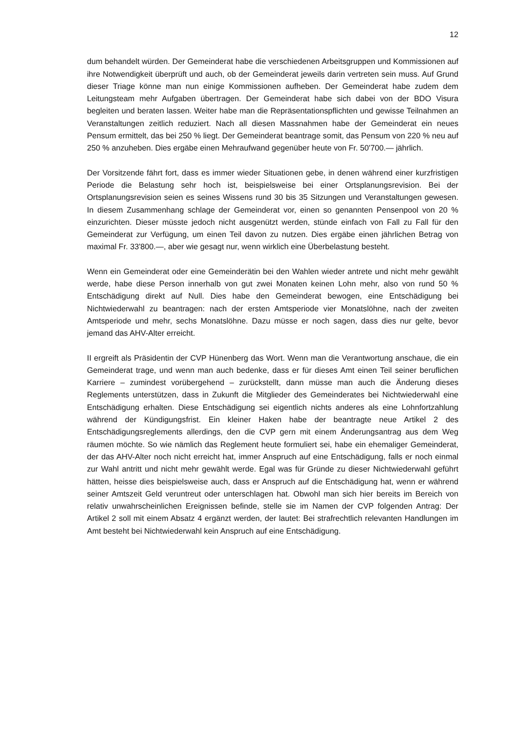12
dum behandelt würden. Der Gemeinderat habe die verschiedenen Arbeitsgruppen und Kommissionen auf ihre Notwendigkeit überprüft und auch, ob der Gemeinderat jeweils darin vertreten sein muss. Auf Grund dieser Triage könne man nun einige Kommissionen aufheben. Der Gemeinderat habe zudem dem Leitungsteam mehr Aufgaben übertragen. Der Gemeinderat habe sich dabei von der BDO Visura begleiten und beraten lassen. Weiter habe man die Repräsentationspflichten und gewisse Teilnahmen an Veranstaltungen zeitlich reduziert. Nach all diesen Massnahmen habe der Gemeinderat ein neues Pensum ermittelt, das bei 250 % liegt. Der Gemeinderat beantrage somit, das Pensum von 220 % neu auf 250 % anzuheben. Dies ergäbe einen Mehraufwand gegenüber heute von Fr. 50'700.— jährlich.
Der Vorsitzende fährt fort, dass es immer wieder Situationen gebe, in denen während einer kurzfristigen Periode die Belastung sehr hoch ist, beispielsweise bei einer Ortsplanungsrevision. Bei der Ortsplanungsrevision seien es seines Wissens rund 30 bis 35 Sitzungen und Veranstaltungen gewesen. In diesem Zusammenhang schlage der Gemeinderat vor, einen so genannten Pensenpool von 20 % einzurichten. Dieser müsste jedoch nicht ausgenützt werden, stünde einfach von Fall zu Fall für den Gemeinderat zur Verfügung, um einen Teil davon zu nutzen. Dies ergäbe einen jährlichen Betrag von maximal Fr. 33'800.—, aber wie gesagt nur, wenn wirklich eine Überbelastung besteht.
Wenn ein Gemeinderat oder eine Gemeinderätin bei den Wahlen wieder antrete und nicht mehr gewählt werde, habe diese Person innerhalb von gut zwei Monaten keinen Lohn mehr, also von rund 50 % Entschädigung direkt auf Null. Dies habe den Gemeinderat bewogen, eine Entschädigung bei Nichtwiederwahl zu beantragen: nach der ersten Amtsperiode vier Monatslöhne, nach der zweiten Amtsperiode und mehr, sechs Monatslöhne. Dazu müsse er noch sagen, dass dies nur gelte, bevor jemand das AHV-Alter erreicht.
II ergreift als Präsidentin der CVP Hünenberg das Wort. Wenn man die Verantwortung anschaue, die ein Gemeinderat trage, und wenn man auch bedenke, dass er für dieses Amt einen Teil seiner beruflichen Karriere – zumindest vorübergehend – zurückstellt, dann müsse man auch die Änderung dieses Reglements unterstützen, dass in Zukunft die Mitglieder des Gemeinderates bei Nichtwiederwahl eine Entschädigung erhalten. Diese Entschädigung sei eigentlich nichts anderes als eine Lohnfortzahlung während der Kündigungsfrist. Ein kleiner Haken habe der beantragte neue Artikel 2 des Entschädigungsreglements allerdings, den die CVP gern mit einem Änderungsantrag aus dem Weg räumen möchte. So wie nämlich das Reglement heute formuliert sei, habe ein ehemaliger Gemeinderat, der das AHV-Alter noch nicht erreicht hat, immer Anspruch auf eine Entschädigung, falls er noch einmal zur Wahl antritt und nicht mehr gewählt werde. Egal was für Gründe zu dieser Nichtwiederwahl geführt hätten, heisse dies beispielsweise auch, dass er Anspruch auf die Entschädigung hat, wenn er während seiner Amtszeit Geld veruntreut oder unterschlagen hat. Obwohl man sich hier bereits im Bereich von relativ unwahrscheinlichen Ereignissen befinde, stelle sie im Namen der CVP folgenden Antrag: Der Artikel 2 soll mit einem Absatz 4 ergänzt werden, der lautet: Bei strafrechtlich relevanten Handlungen im Amt besteht bei Nichtwiederwahl kein Anspruch auf eine Entschädigung.